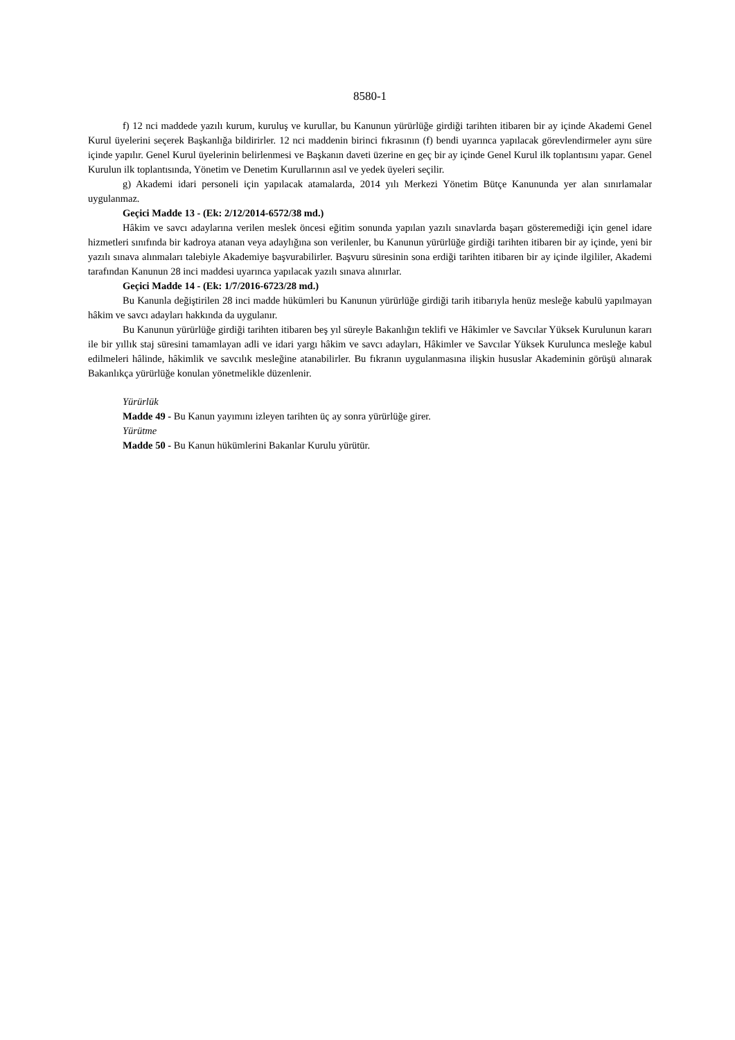8580-1
f) 12 nci maddede yazılı kurum, kuruluş ve kurullar, bu Kanunun yürürlüğe girdiği tarihten itibaren bir ay içinde Akademi Genel Kurul üyelerini seçerek Başkanlığa bildirirler. 12 nci maddenin birinci fıkrasının (f) bendi uyarınca yapılacak görevlendirmeler aynı süre içinde yapılır. Genel Kurul üyelerinin belirlenmesi ve Başkanın daveti üzerine en geç bir ay içinde Genel Kurul ilk toplantısını yapar. Genel Kurulun ilk toplantısında, Yönetim ve Denetim Kurullarının asıl ve yedek üyeleri seçilir.
g) Akademi idari personeli için yapılacak atamalarda, 2014 yılı Merkezi Yönetim Bütçe Kanununda yer alan sınırlamalar uygulanmaz.
Geçici Madde 13 - (Ek: 2/12/2014-6572/38 md.)
Hâkim ve savcı adaylarına verilen meslek öncesi eğitim sonunda yapılan yazılı sınavlarda başarı gösteremediği için genel idare hizmetleri sınıfında bir kadroya atanan veya adaylığına son verilenler, bu Kanunun yürürlüğe girdiği tarihten itibaren bir ay içinde, yeni bir yazılı sınava alınmaları talebiyle Akademiye başvurabilirler. Başvuru süresinin sona erdiği tarihten itibaren bir ay içinde ilgililer, Akademi tarafından Kanunun 28 inci maddesi uyarınca yapılacak yazılı sınava alınırlar.
Geçici Madde 14 - (Ek: 1/7/2016-6723/28 md.)
Bu Kanunla değiştirilen 28 inci madde hükümleri bu Kanunun yürürlüğe girdiği tarih itibarıyla henüz mesleğe kabulü yapılmayan hâkim ve savcı adayları hakkında da uygulanır.
Bu Kanunun yürürlüğe girdiği tarihten itibaren beş yıl süreyle Bakanlığın teklifi ve Hâkimler ve Savcılar Yüksek Kurulunun kararı ile bir yıllık staj süresini tamamlayan adli ve idari yargı hâkim ve savcı adayları, Hâkimler ve Savcılar Yüksek Kurulunca mesleğe kabul edilmeleri hâlinde, hâkimlik ve savcılık mesleğine atanabilirler. Bu fıkranın uygulanmasına ilişkin hususlar Akademinin görüşü alınarak Bakanlıkça yürürlüğe konulan yönetmelikle düzenlenir.
Yürürlük
Madde 49 - Bu Kanun yayımını izleyen tarihten üç ay sonra yürürlüğe girer.
Yürütme
Madde 50 - Bu Kanun hükümlerini Bakanlar Kurulu yürütür.